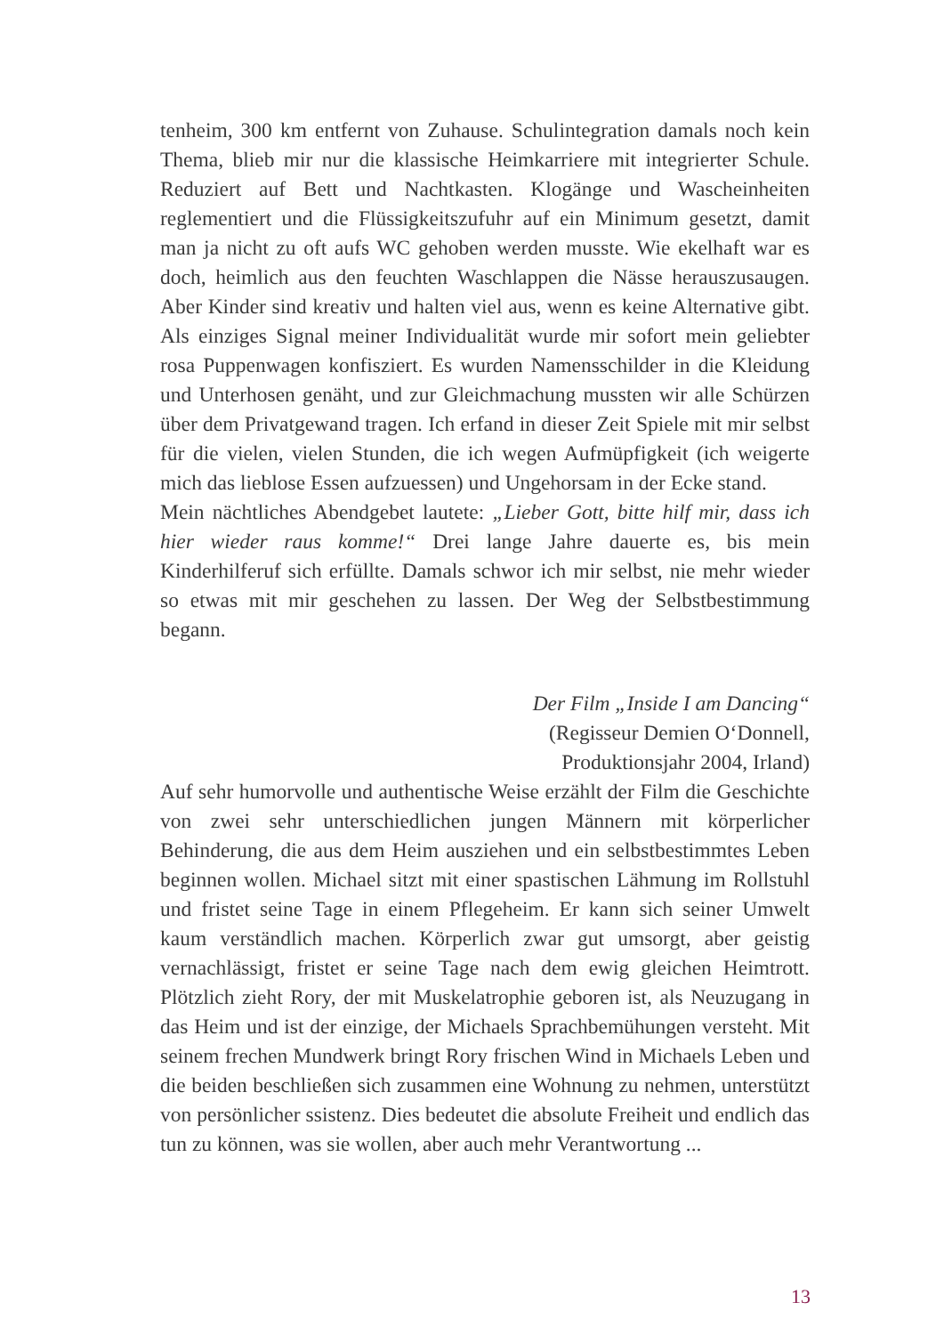tenheim, 300 km entfernt von Zuhause. Schulintegration damals noch kein Thema, blieb mir nur die klassische Heimkarriere mit integrierter Schule. Reduziert auf Bett und Nachtkasten. Klogänge und Wascheinheiten reglementiert und die Flüssigkeitszufuhr auf ein Minimum gesetzt, damit man ja nicht zu oft aufs WC gehoben werden musste. Wie ekelhaft war es doch, heimlich aus den feuchten Waschlappen die Nässe herauszusaugen. Aber Kinder sind kreativ und halten viel aus, wenn es keine Alternative gibt. Als einziges Signal meiner Individualität wurde mir sofort mein geliebter rosa Puppenwagen konfisziert. Es wurden Namensschilder in die Kleidung und Unterhosen genäht, und zur Gleichmachung mussten wir alle Schürzen über dem Privatgewand tragen. Ich erfand in dieser Zeit Spiele mit mir selbst für die vielen, vielen Stunden, die ich wegen Aufmüpfigkeit (ich weigerte mich das lieblose Essen aufzuessen) und Ungehorsam in der Ecke stand.
Mein nächtliches Abendgebet lautete: „Lieber Gott, bitte hilf mir, dass ich hier wieder raus komme!“ Drei lange Jahre dauerte es, bis mein Kinderhilferuf sich erfüllte. Damals schwor ich mir selbst, nie mehr wieder so etwas mit mir geschehen zu lassen. Der Weg der Selbstbestimmung begann.
Der Film „Inside I am Dancing“
(Regisseur Demien O‘Donnell,
Produktionsjahr 2004, Irland)
Auf sehr humorvolle und authentische Weise erzählt der Film die Geschichte von zwei sehr unterschiedlichen jungen Männern mit körperlicher Behinderung, die aus dem Heim ausziehen und ein selbstbestimmtes Leben beginnen wollen. Michael sitzt mit einer spastischen Lähmung im Rollstuhl und fristet seine Tage in einem Pflegeheim. Er kann sich seiner Umwelt kaum verständlich machen. Körperlich zwar gut umsorgt, aber geistig vernachlässigt, fristet er seine Tage nach dem ewig gleichen Heimtrott. Plötzlich zieht Rory, der mit Muskelatrophie geboren ist, als Neuzugang in das Heim und ist der einzige, der Michaels Sprachbemühungen versteht. Mit seinem frechen Mundwerk bringt Rory frischen Wind in Michaels Leben und die beiden beschließen sich zusammen eine Wohnung zu nehmen, unterstützt von persönlicher ssistenz. Dies bedeutet die absolute Freiheit und endlich das tun zu können, was sie wollen, aber auch mehr Verantwortung ...
13